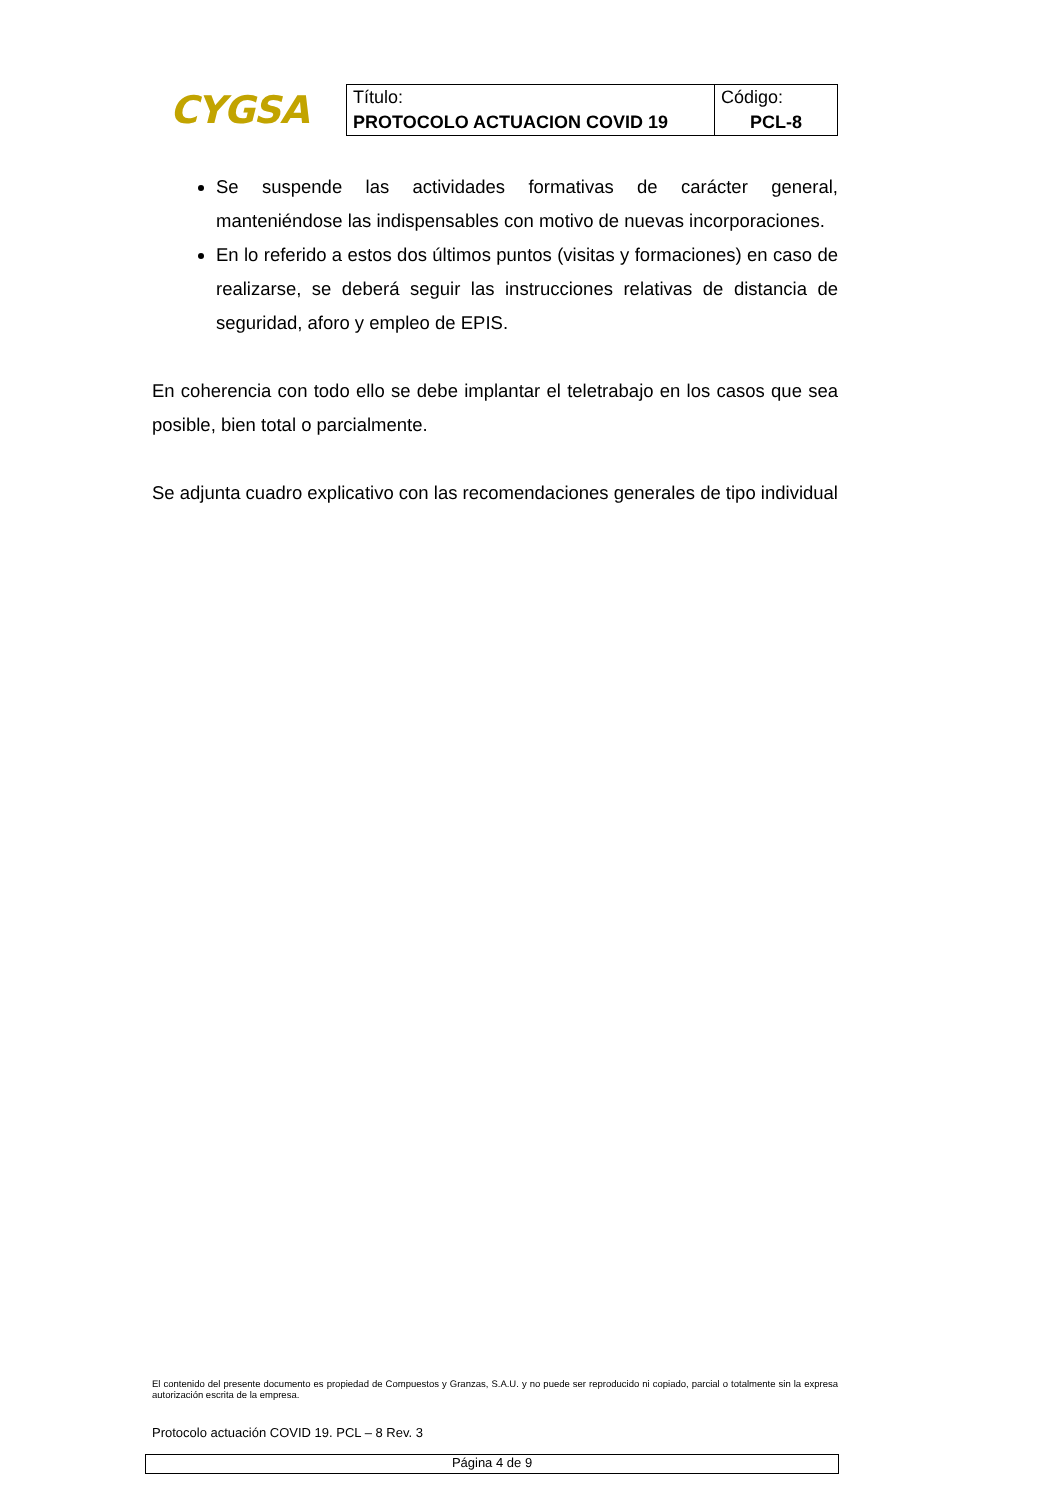CYGSA
| Título: | Código: |
| PROTOCOLO ACTUACION COVID 19 | PCL-8 |
Se suspende las actividades formativas de carácter general, manteniéndose las indispensables con motivo de nuevas incorporaciones.
En lo referido a estos dos últimos puntos (visitas y formaciones) en caso de realizarse, se deberá seguir las instrucciones relativas de distancia de seguridad, aforo y empleo de EPIS.
En coherencia con todo ello se debe implantar el teletrabajo en los casos que sea posible, bien total o parcialmente.
Se adjunta cuadro explicativo con las recomendaciones generales de tipo individual
El contenido del presente documento es propiedad de Compuestos y Granzas, S.A.U. y no puede ser reproducido ni copiado, parcial o totalmente sin la expresa autorización escrita de la empresa.
Protocolo actuación COVID 19. PCL – 8 Rev. 3
Página 4 de 9